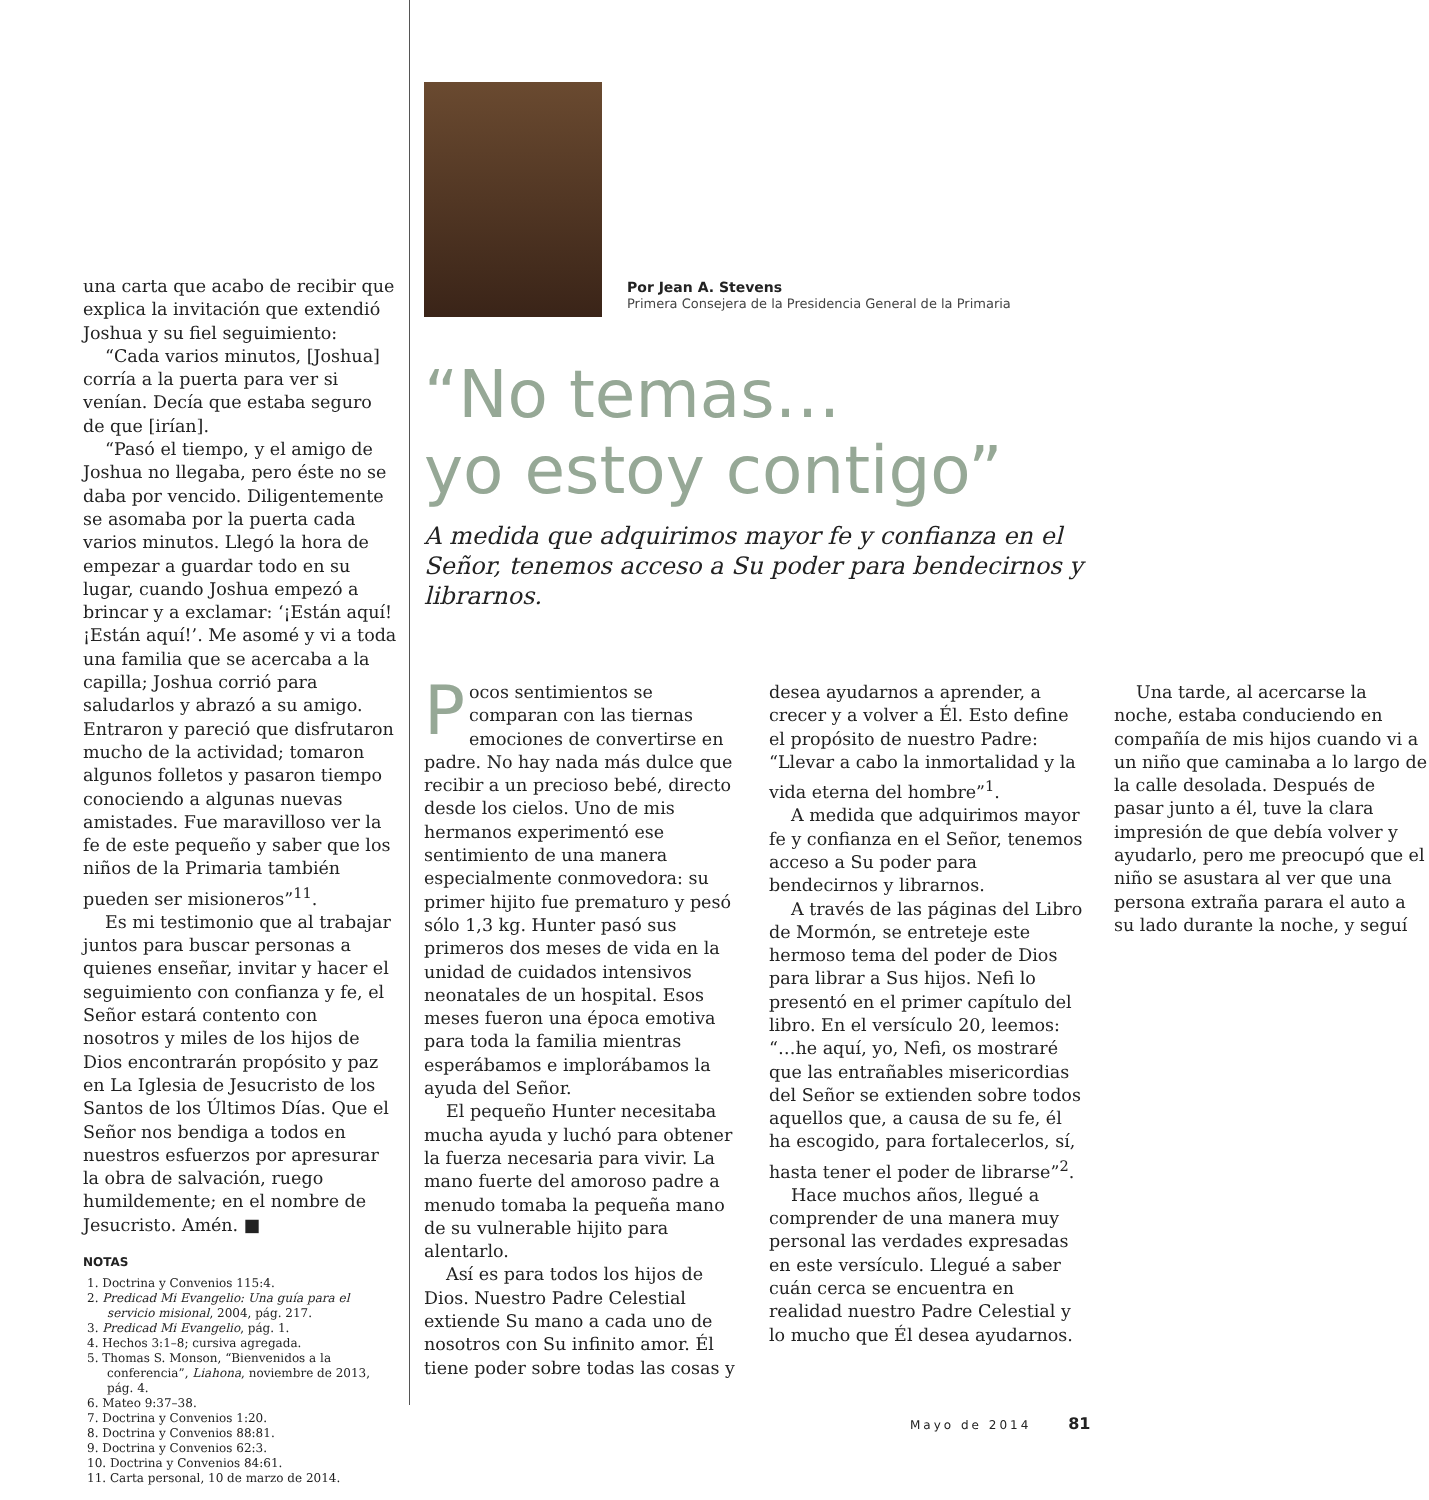una carta que acabo de recibir que explica la invitación que extendió Joshua y su fiel seguimiento:
“Cada varios minutos, [Joshua] corría a la puerta para ver si venían. Decía que estaba seguro de que [irían].
“Pasó el tiempo, y el amigo de Joshua no llegaba, pero éste no se daba por vencido. Diligentemente se asomaba por la puerta cada varios minutos. Llegó la hora de empezar a guardar todo en su lugar, cuando Joshua empezó a brincar y a exclamar: ‘¡Están aquí! ¡Están aquí!’. Me asomé y vi a toda una familia que se acercaba a la capilla; Joshua corrió para saludarlos y abrazó a su amigo. Entraron y pareció que disfrutaron mucho de la actividad; tomaron algunos folletos y pasaron tiempo conociendo a algunas nuevas amistades. Fue maravilloso ver la fe de este pequeño y saber que los niños de la Primaria también pueden ser misioneros”<sup>11</sup>.
Es mi testimonio que al trabajar juntos para buscar personas a quienes enseñar, invitar y hacer el seguimiento con confianza y fe, el Señor estará contento con nosotros y miles de los hijos de Dios encontrarán propósito y paz en La Iglesia de Jesucristo de los Santos de los Últimos Días. Que el Señor nos bendiga a todos en nuestros esfuerzos por apresurar la obra de salvación, ruego humildemente; en el nombre de Jesucristo. Amén. ■
NOTAS
1. Doctrina y Convenios 115:4.
2. Predicad Mi Evangelio: Una guía para el servicio misional, 2004, pág. 217.
3. Predicad Mi Evangelio, pág. 1.
4. Hechos 3:1–8; cursiva agregada.
5. Thomas S. Monson, “Bienvenidos a la conferencia”, Liahona, noviembre de 2013, pág. 4.
6. Mateo 9:37–38.
7. Doctrina y Convenios 1:20.
8. Doctrina y Convenios 88:81.
9. Doctrina y Convenios 62:3.
10. Doctrina y Convenios 84:61.
11. Carta personal, 10 de marzo de 2014.
Por Jean A. Stevens
Primera Consejera de la Presidencia General de la Primaria
“No temas…
yo estoy contigo”
A medida que adquirimos mayor fe y confianza en el Señor, tenemos acceso a Su poder para bendecirnos y librarnos.
Pocos sentimientos se comparan con las tiernas emociones de convertirse en padre. No hay nada más dulce que recibir a un precioso bebé, directo desde los cielos. Uno de mis hermanos experimentó ese sentimiento de una manera especialmente conmovedora: su primer hijito fue prematuro y pesó sólo 1,3 kg. Hunter pasó sus primeros dos meses de vida en la unidad de cuidados intensivos neonatales de un hospital. Esos meses fueron una época emotiva para toda la familia mientras esperábamos e implorábamos la ayuda del Señor.
El pequeño Hunter necesitaba mucha ayuda y luchó para obtener la fuerza necesaria para vivir. La mano fuerte del amoroso padre a menudo tomaba la pequeña mano de su vulnerable hijito para alentarlo.
Así es para todos los hijos de Dios. Nuestro Padre Celestial extiende Su mano a cada uno de nosotros con Su infinito amor. Él tiene poder sobre todas las cosas y desea ayudarnos a aprender, a crecer y a volver a Él. Esto define el propósito de nuestro Padre: “Llevar a cabo la inmortalidad y la vida eterna del hombre”<sup>1</sup>.
A medida que adquirimos mayor fe y confianza en el Señor, tenemos acceso a Su poder para bendecirnos y librarnos.
A través de las páginas del Libro de Mormón, se entreteje este hermoso tema del poder de Dios para librar a Sus hijos. Nefi lo presentó en el primer capítulo del libro. En el versículo 20, leemos: “…he aquí, yo, Nefi, os mostraré que las entrañables misericordias del Señor se extienden sobre todos aquellos que, a causa de su fe, él ha escogido, para fortalecerlos, sí, hasta tener el poder de librarse”<sup>2</sup>.
Hace muchos años, llegué a comprender de una manera muy personal las verdades expresadas en este versículo. Llegué a saber cuán cerca se encuentra en realidad nuestro Padre Celestial y lo mucho que Él desea ayudarnos.
Una tarde, al acercarse la noche, estaba conduciendo en compañía de mis hijos cuando vi a un niño que caminaba a lo largo de la calle desolada. Después de pasar junto a él, tuve la clara impresión de que debía volver y ayudarlo, pero me preocupó que el niño se asustara al ver que una persona extraña parara el auto a su lado durante la noche, y seguí
Mayo de 2014 81